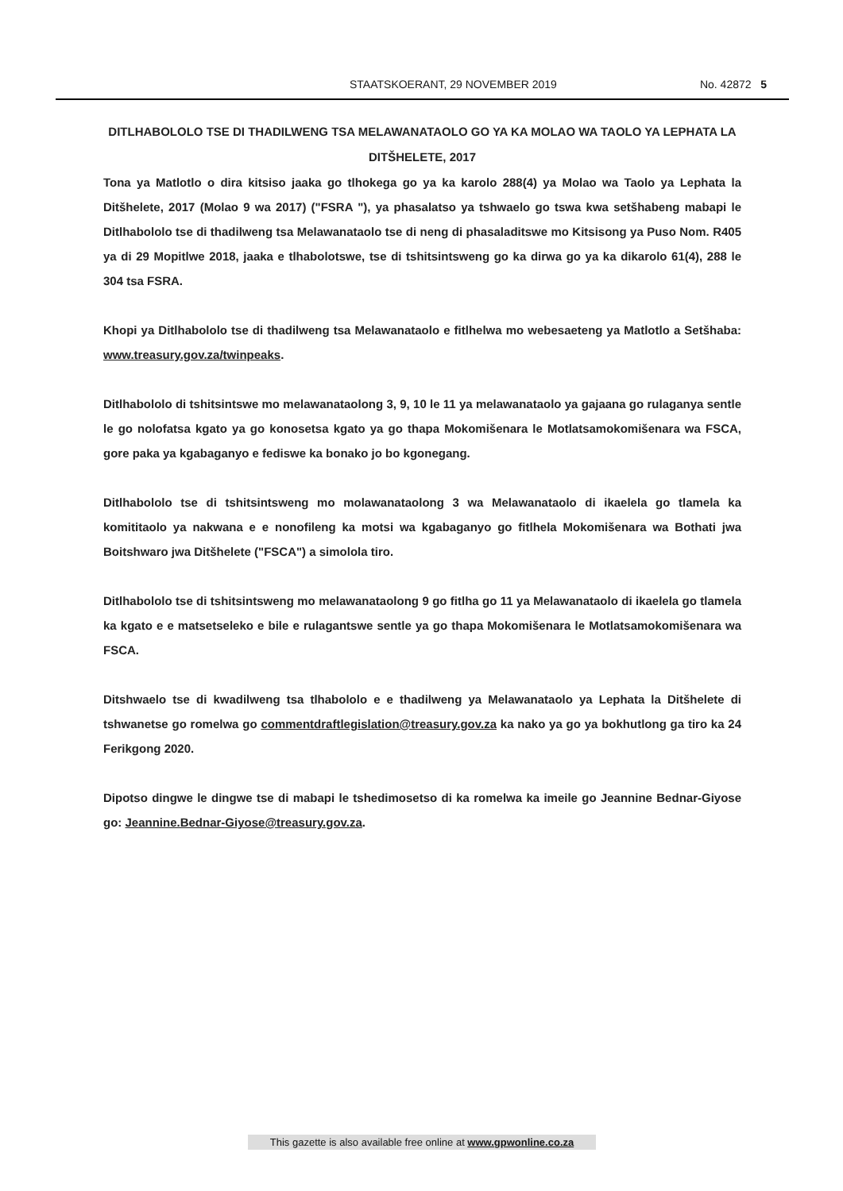STAATSKOERANT, 29 NOVEMBER 2019 No. 42872 5
DITLHABOLOLO TSE DI THADILWENG TSA MELAWANATAOLO GO YA KA MOLAO WA TAOLO YA LEPHATA LA DITŠHELETE, 2017
Tona ya Matlotlo o dira kitsiso jaaka go tlhokega go ya ka karolo 288(4) ya Molao wa Taolo ya Lephata la Ditšhelete, 2017 (Molao 9 wa 2017) ("FSRA "), ya phasalatso ya tshwaelo go tswa kwa setšhabeng mabapi le Ditlhabololo tse di thadilweng tsa Melawanataolo tse di neng di phasaladitswe mo Kitsisong ya Puso Nom. R405 ya di 29 Mopitlwe 2018, jaaka e tlhabolotswe, tse di tshitsintsweng go ka dirwa go ya ka dikarolo 61(4), 288 le 304 tsa FSRA.
Khopi ya Ditlhabololo tse di thadilweng tsa Melawanataolo e fitlhelwa mo webesaeteng ya Matlotlo a Setšhaba: www.treasury.gov.za/twinpeaks.
Ditlhabololo di tshitsintswe mo melawanataolong 3, 9, 10 le 11 ya melawanataolo ya gajaana go rulaganya sentle le go nolofatsa kgato ya go konosetsa kgato ya go thapa Mokomišenara le Motlatsamokomišenara wa FSCA, gore paka ya kgabaganyo e fediswe ka bonako jo bo kgonegang.
Ditlhabololo tse di tshitsintsweng mo molawanataolong 3 wa Melawanataolo di ikaelela go tlamela ka komititaolo ya nakwana e e nonofileng ka motsi wa kgabaganyo go fitlhela Mokomišenara wa Bothati jwa Boitshwaro jwa Ditšhelete ("FSCA") a simolola tiro.
Ditlhabololo tse di tshitsintsweng mo melawanataolong 9 go fitlha go 11 ya Melawanataolo di ikaelela go tlamela ka kgato e e matsetseleko e bile e rulagantswe sentle ya go thapa Mokomišenara le Motlatsamokomišenara wa FSCA.
Ditshwaelo tse di kwadilweng tsa tlhabololo e e thadilweng ya Melawanataolo ya Lephata la Ditšhelete di tshwanetse go romelwa go commentdraftlegislation@treasury.gov.za ka nako ya go ya bokhutlong ga tiro ka 24 Ferikgong 2020.
Dipotso dingwe le dingwe tse di mabapi le tshedimosetso di ka romelwa ka imeile go Jeannine Bednar-Giyose go: Jeannine.Bednar-Giyose@treasury.gov.za.
This gazette is also available free online at www.gpwonline.co.za